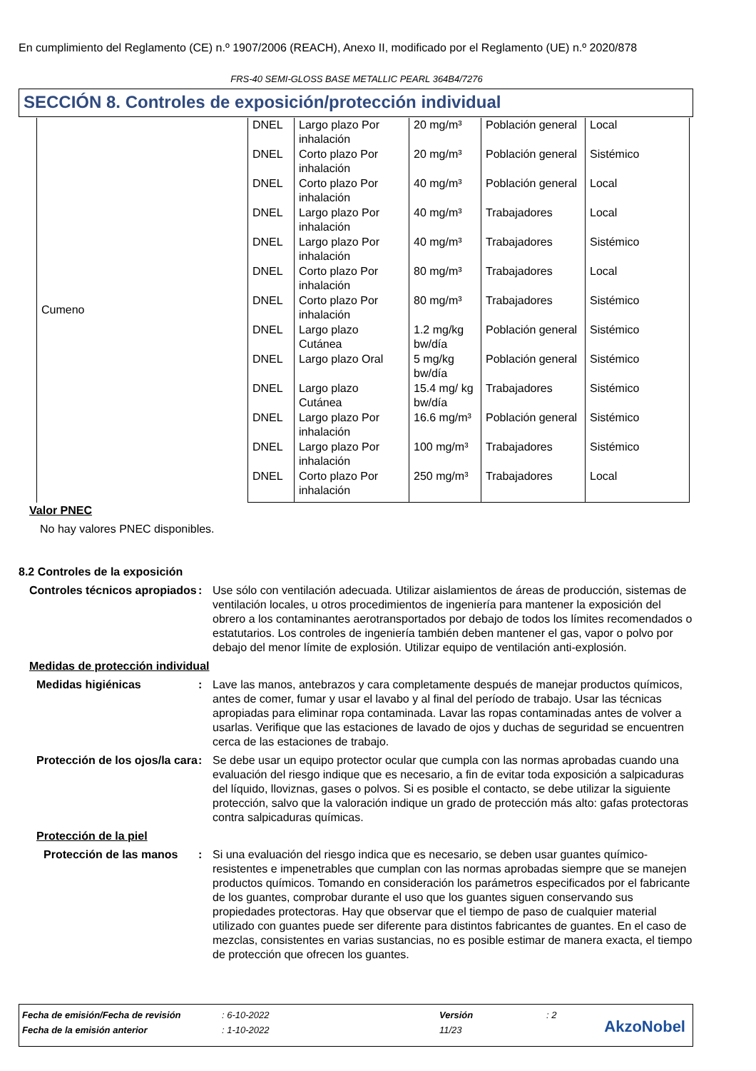En cumplimiento del Reglamento (CE) n.º 1907/2006 (REACH), Anexo II, modificado por el Reglamento (UE) n.º 2020/878
FRS-40 SEMI-GLOSS BASE METALLIC PEARL 364B4/7276
SECCIÓN 8. Controles de exposición/protección individual
| Cumeno | DNEL | Largo plazo Por inhalación | 20 mg/m³ | Población general | Local |
| | DNEL | Corto plazo Por inhalación | 20 mg/m³ | Población general | Sistémico |
| | DNEL | Corto plazo Por inhalación | 40 mg/m³ | Población general | Local |
| | DNEL | Largo plazo Por inhalación | 40 mg/m³ | Trabajadores | Local |
| | DNEL | Largo plazo Por inhalación | 40 mg/m³ | Trabajadores | Sistémico |
| | DNEL | Corto plazo Por inhalación | 80 mg/m³ | Trabajadores | Local |
| | DNEL | Corto plazo Por inhalación | 80 mg/m³ | Trabajadores | Sistémico |
| | DNEL | Largo plazo Cutánea | 1.2 mg/kg bw/día | Población general | Sistémico |
| | DNEL | Largo plazo Oral | 5 mg/kg bw/día | Población general | Sistémico |
| | DNEL | Largo plazo Cutánea | 15.4 mg/ kg bw/día | Trabajadores | Sistémico |
| | DNEL | Largo plazo Por inhalación | 16.6 mg/m³ | Población general | Sistémico |
| | DNEL | Largo plazo Por inhalación | 100 mg/m³ | Trabajadores | Sistémico |
| | DNEL | Corto plazo Por inhalación | 250 mg/m³ | Trabajadores | Local |
Valor PNEC
No hay valores PNEC disponibles.
8.2 Controles de la exposición
Controles técnicos apropiados
: Use sólo con ventilación adecuada. Utilizar aislamientos de áreas de producción, sistemas de ventilación locales, u otros procedimientos de ingeniería para mantener la exposición del obrero a los contaminantes aerotransportados por debajo de todos los límites recomendados o estatutarios. Los controles de ingeniería también deben mantener el gas, vapor o polvo por debajo del menor límite de explosión. Utilizar equipo de ventilación anti-explosión.
Medidas de protección individual
Medidas higiénicas : Lave las manos, antebrazos y cara completamente después de manejar productos químicos, antes de comer, fumar y usar el lavabo y al final del período de trabajo. Usar las técnicas apropiadas para eliminar ropa contaminada. Lavar las ropas contaminadas antes de volver a usarlas. Verifique que las estaciones de lavado de ojos y duchas de seguridad se encuentren cerca de las estaciones de trabajo.
Protección de los ojos/la cara
: Se debe usar un equipo protector ocular que cumpla con las normas aprobadas cuando una evaluación del riesgo indique que es necesario, a fin de evitar toda exposición a salpicaduras del líquido, lloviznas, gases o polvos. Si es posible el contacto, se debe utilizar la siguiente protección, salvo que la valoración indique un grado de protección más alto: gafas protectoras contra salpicaduras químicas.
Protección de la piel
Protección de las manos
: Si una evaluación del riesgo indica que es necesario, se deben usar guantes químico-resistentes e impenetrables que cumplan con las normas aprobadas siempre que se manejen productos químicos. Tomando en consideración los parámetros especificados por el fabricante de los guantes, comprobar durante el uso que los guantes siguen conservando sus propiedades protectoras. Hay que observar que el tiempo de paso de cualquier material utilizado con guantes puede ser diferente para distintos fabricantes de guantes. En el caso de mezclas, consistentes en varias sustancias, no es posible estimar de manera exacta, el tiempo de protección que ofrecen los guantes.
| Fecha de emisión/Fecha de revisión | : 6-10-2022 | Versión | : 2 |
| Fecha de la emisión anterior | : 1-10-2022 | 11/23 | |
AkzoNobel